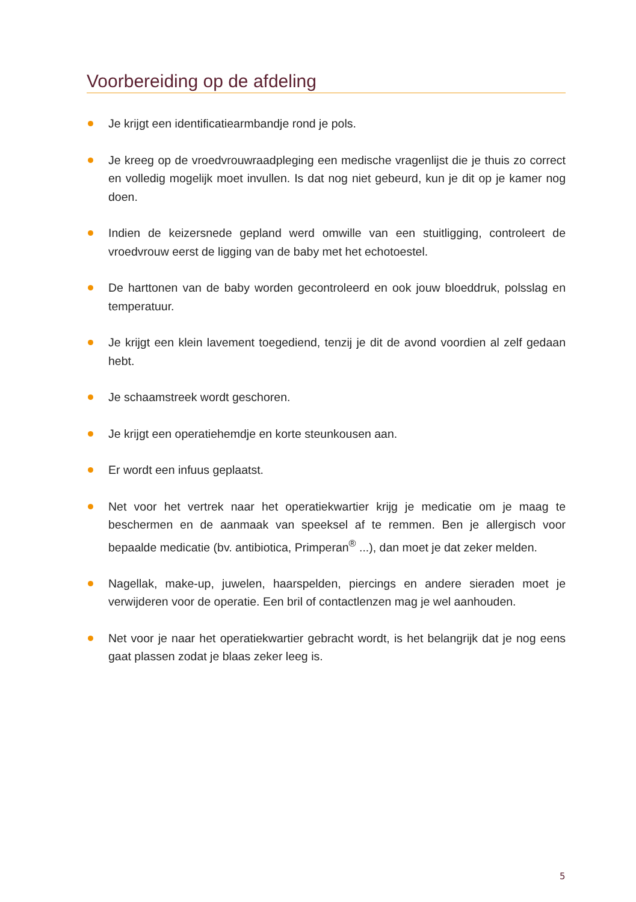Voorbereiding op de afdeling
Je krijgt een identificatiearmbandje rond je pols.
Je kreeg op de vroedvrouwraadpleging een medische vragenlijst die je thuis zo correct en volledig mogelijk moet invullen. Is dat nog niet gebeurd, kun je dit op je kamer nog doen.
Indien de keizersnede gepland werd omwille van een stuitligging, controleert de vroedvrouw eerst de ligging van de baby met het echotoestel.
De harttonen van de baby worden gecontroleerd en ook jouw bloeddruk, polsslag en temperatuur.
Je krijgt een klein lavement toegediend, tenzij je dit de avond voordien al zelf gedaan hebt.
Je schaamstreek wordt geschoren.
Je krijgt een operatiehemdje en korte steunkousen aan.
Er wordt een infuus geplaatst.
Net voor het vertrek naar het operatiekwartier krijg je medicatie om je maag te beschermen en de aanmaak van speeksel af te remmen. Ben je allergisch voor bepaalde medicatie (bv. antibiotica, Primperan<sup>®</sup> ...), dan moet je dat zeker melden.
Nagellak, make-up, juwelen, haarspelden, piercings en andere sieraden moet je verwijderen voor de operatie. Een bril of contactlenzen mag je wel aanhouden.
Net voor je naar het operatiekwartier gebracht wordt, is het belangrijk dat je nog eens gaat plassen zodat je blaas zeker leeg is.
5